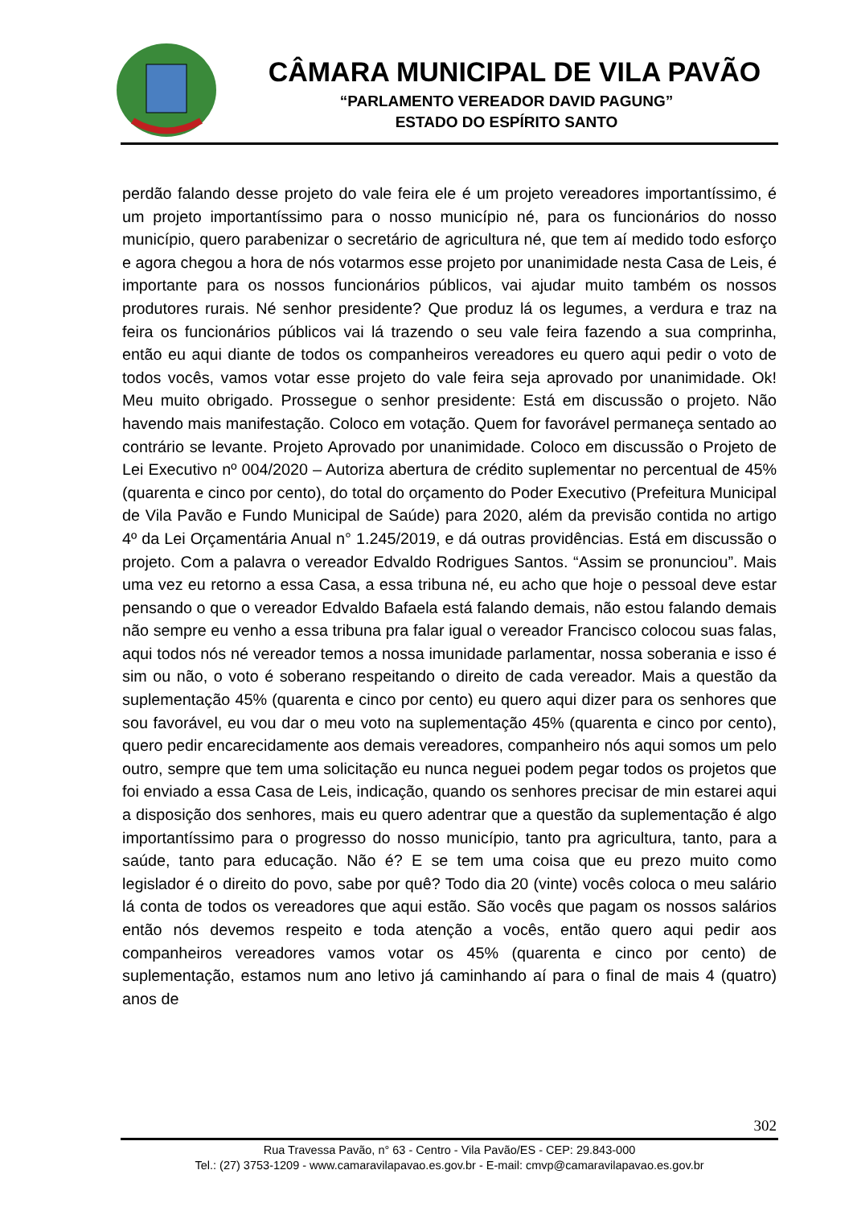CÂMARA MUNICIPAL DE VILA PAVÃO
“PARLAMENTO VEREADOR DAVID PAGUNG”
ESTADO DO ESPÍRITO SANTO
perdão falando desse projeto do vale feira ele é um projeto vereadores importantíssimo, é um projeto importantíssimo para o nosso município né, para os funcionários do nosso município, quero parabenizar o secretário de agricultura né, que tem aí medido todo esforço e agora chegou a hora de nós votarmos esse projeto por unanimidade nesta Casa de Leis, é importante para os nossos funcionários públicos, vai ajudar muito também os nossos produtores rurais. Né senhor presidente? Que produz lá os legumes, a verdura e traz na feira os funcionários públicos vai lá trazendo o seu vale feira fazendo a sua comprinha, então eu aqui diante de todos os companheiros vereadores eu quero aqui pedir o voto de todos vocês, vamos votar esse projeto do vale feira seja aprovado por unanimidade. Ok! Meu muito obrigado. Prossegue o senhor presidente: Está em discussão o projeto. Não havendo mais manifestação. Coloco em votação. Quem for favorável permaneça sentado ao contrário se levante. Projeto Aprovado por unanimidade. Coloco em discussão o Projeto de Lei Executivo nº 004/2020 – Autoriza abertura de crédito suplementar no percentual de 45% (quarenta e cinco por cento), do total do orçamento do Poder Executivo (Prefeitura Municipal de Vila Pavão e Fundo Municipal de Saúde) para 2020, além da previsão contida no artigo 4º da Lei Orçamentária Anual n° 1.245/2019, e dá outras providências. Está em discussão o projeto. Com a palavra o vereador Edvaldo Rodrigues Santos. “Assim se pronunciou”. Mais uma vez eu retorno a essa Casa, a essa tribuna né, eu acho que hoje o pessoal deve estar pensando o que o vereador Edvaldo Bafaela está falando demais, não estou falando demais não sempre eu venho a essa tribuna pra falar igual o vereador Francisco colocou suas falas, aqui todos nós né vereador temos a nossa imunidade parlamentar, nossa soberania e isso é sim ou não, o voto é soberano respeitando o direito de cada vereador. Mais a questão da suplementação 45% (quarenta e cinco por cento) eu quero aqui dizer para os senhores que sou favorável, eu vou dar o meu voto na suplementação 45% (quarenta e cinco por cento), quero pedir encarecidamente aos demais vereadores, companheiro nós aqui somos um pelo outro, sempre que tem uma solicitação eu nunca neguei podem pegar todos os projetos que foi enviado a essa Casa de Leis, indicação, quando os senhores precisar de min estarei aqui a disposição dos senhores, mais eu quero adentrar que a questão da suplementação é algo importantíssimo para o progresso do nosso município, tanto pra agricultura, tanto, para a saúde, tanto para educação. Não é? E se tem uma coisa que eu prezo muito como legislador é o direito do povo, sabe por quê? Todo dia 20 (vinte) vocês coloca o meu salário lá conta de todos os vereadores que aqui estão. São vocês que pagam os nossos salários então nós devemos respeito e toda atenção a vocês, então quero aqui pedir aos companheiros vereadores vamos votar os 45% (quarenta e cinco por cento) de suplementação, estamos num ano letivo já caminhando aí para o final de mais 4 (quatro) anos de
302
Rua Travessa Pavão, n° 63 - Centro - Vila Pavão/ES - CEP: 29.843-000
Tel.: (27) 3753-1209 - www.camaravilapavao.es.gov.br - E-mail: cmvp@camaravilapavao.es.gov.br